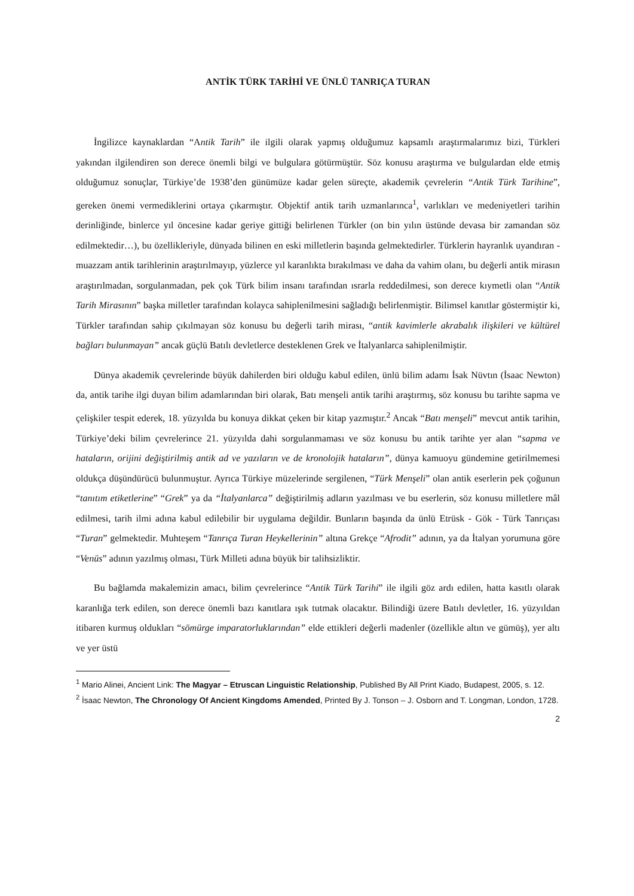ANTİK TÜRK TARİHİ VE ÜNLÜ TANRIÇA TURAN
İngilizce kaynaklardan “Antik Tarih” ile ilgili olarak yapmış olduğumuz kapsamlı araştırmalarımız bizi, Türkleri yakından ilgilendiren son derece önemli bilgi ve bulgulara götürmüştür. Söz konusu araştırma ve bulgulardan elde etmiş olduğumuz sonuçlar, Türkiye’de 1938’den günümüze kadar gelen süreçte, akademik çevrelerin “Antik Türk Tarihine”, gereken önemi vermediklerini ortaya çıkarmıştır. Objektif antik tarih uzmanlarınca<sup>1</sup>, varlıkları ve medeniyetleri tarihin derinliğinde, binlerce yıl öncesine kadar geriye gittiği belirlenen Türkler (on bin yılın üstünde devasa bir zamandan söz edilmektedir…), bu özellikleriyle, dünyada bilinen en eski milletlerin başında gelmektedirler. Türklerin hayranlık uyandıran - muazzam antik tarihlerinin araştırılmayıp, yüzlerce yıl karanlıkta bırakılması ve daha da vahim olanı, bu değerli antik mirasın araştırılmadan, sorgulanmadan, pek çok Türk bilim insanı tarafından ısrarla reddedilmesi, son derece kıymetli olan “Antik Tarih Mirasının” başka milletler tarafından kolayca sahiplenilmesini sağladığı belirlenmiştir. Bilimsel kanıtlar göstermiştir ki, Türkler tarafından sahip çıkılmayan söz konusu bu değerli tarih mirası, “antik kavimlerle akrabalık ilişkileri ve kültürel bağları bulunmayan” ancak güçlü Batılı devletlerce desteklenen Grek ve İtalyanlarca sahiplenilmiştir.
Dünya akademik çevrelerinde büyük dahilerden biri olduğu kabul edilen, ünlü bilim adamı İsak Nüvtın (İsaac Newton) da, antik tarihe ilgi duyan bilim adamlarından biri olarak, Batı menşeli antik tarihi araştırmış, söz konusu bu tarihte sapma ve çelişkiler tespit ederek, 18. yüzyılda bu konuya dikkat çeken bir kitap yazmıştır.<sup>2</sup> Ancak “Batı menşeli” mevcut antik tarihin, Türkiye’deki bilim çevrelerince 21. yüzyılda dahi sorgulanmaması ve söz konusu bu antik tarihte yer alan “sapma ve hataların, orijini değiştirilmiş antik ad ve yazıların ve de kronolojik hataların”, dünya kamuoyu gündemine getirilmemesi oldukça düşündürücü bulunmuştur. Ayrıca Türkiye müzelerinde sergilenen, “Türk Menşeli” olan antik eserlerin pek çoğunun “tanıtım etiketlerine” “Grek” ya da “İtalyanlarca” değiştirilmiş adların yazılması ve bu eserlerin, söz konusu milletlere mâl edilmesi, tarih ilmi adına kabul edilebilir bir uygulama değildir. Bunların başında da ünlü Etrüsk - Gök - Türk Tanrıçası “Turan” gelmektedir. Muhteşem “Tanrıça Turan Heykellerinin” altına Grekçe “Afrodit” adının, ya da İtalyan yorumuna göre “Venüs” adının yazılmış olması, Türk Milleti adına büyük bir talihsizliktir.
Bu bağlamda makalemizin amacı, bilim çevrelerince “Antik Türk Tarihi” ile ilgili göz ardı edilen, hatta kasıtlı olarak karanlığa terk edilen, son derece önemli bazı kanıtlara ışık tutmak olacaktır. Bilindiği üzere Batılı devletler, 16. yüzyıldan itibaren kurmuş oldukları “sömürge imparatorluklarından” elde ettikleri değerli madenler (özellikle altın ve gümüş), yer altı ve yer üstü
<sup>1</sup> Mario Alinei, Ancient Link: The Magyar – Etruscan Linguistic Relationship, Published By All Print Kiado, Budapest, 2005, s. 12.
<sup>2</sup> İsaac Newton, The Chronology Of Ancient Kingdoms Amended, Printed By J. Tonson – J. Osborn and T. Longman, London, 1728.
2